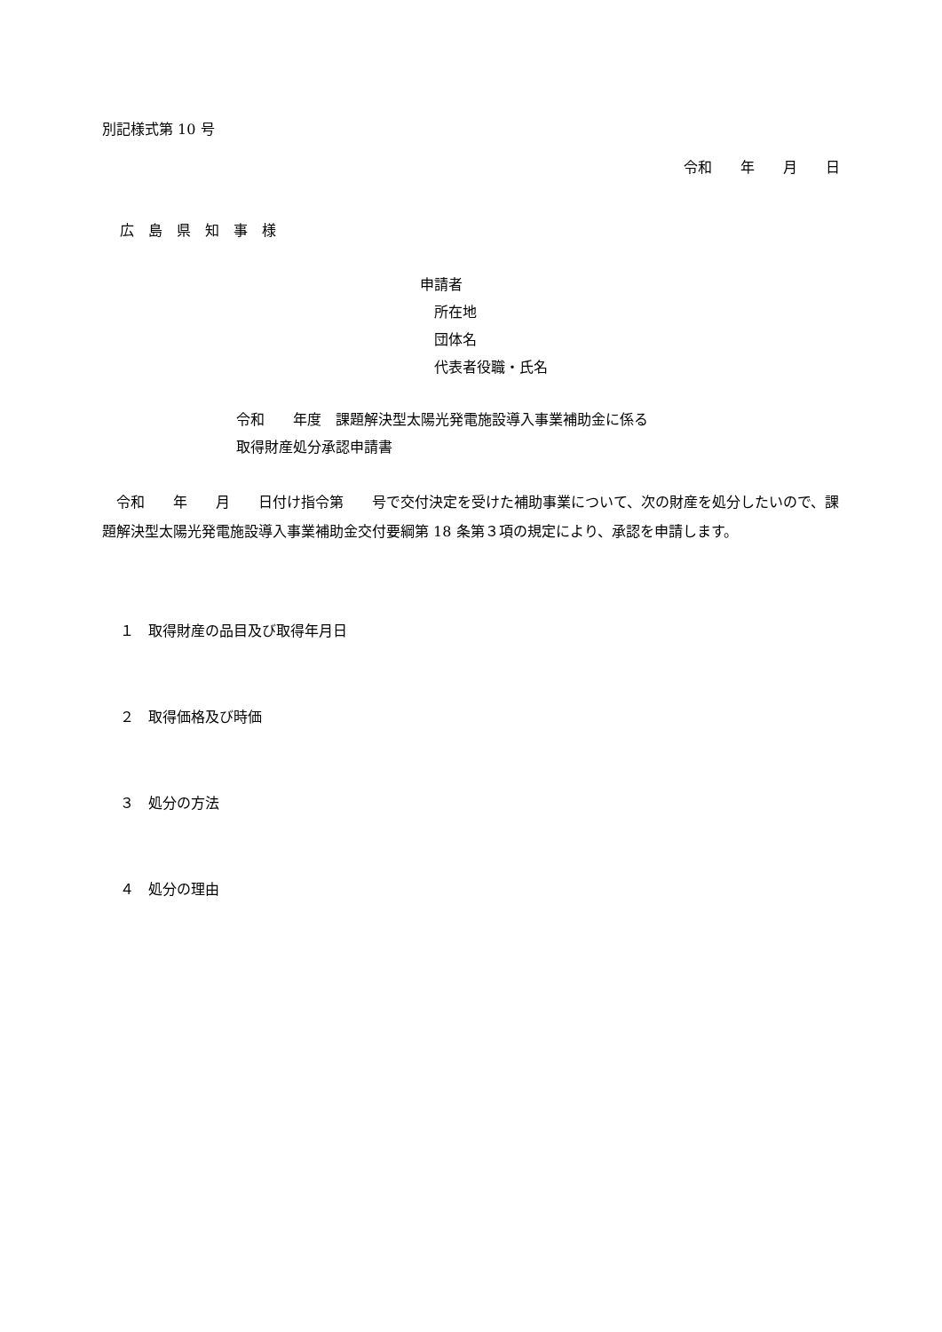別記様式第 10 号
令和　　年　　月　　日
広　島　県　知　事　様
申請者
　所在地
　団体名
　代表者役職・氏名
令和　　年度　課題解決型太陽光発電施設導入事業補助金に係る
取得財産処分承認申請書
　令和　　年　　月　　日付け指令第　　号で交付決定を受けた補助事業について、次の財産を処分したいので、課題解決型太陽光発電施設導入事業補助金交付要綱第 18 条第３項の規定により、承認を申請します。
１　取得財産の品目及び取得年月日
２　取得価格及び時価
３　処分の方法
４　処分の理由